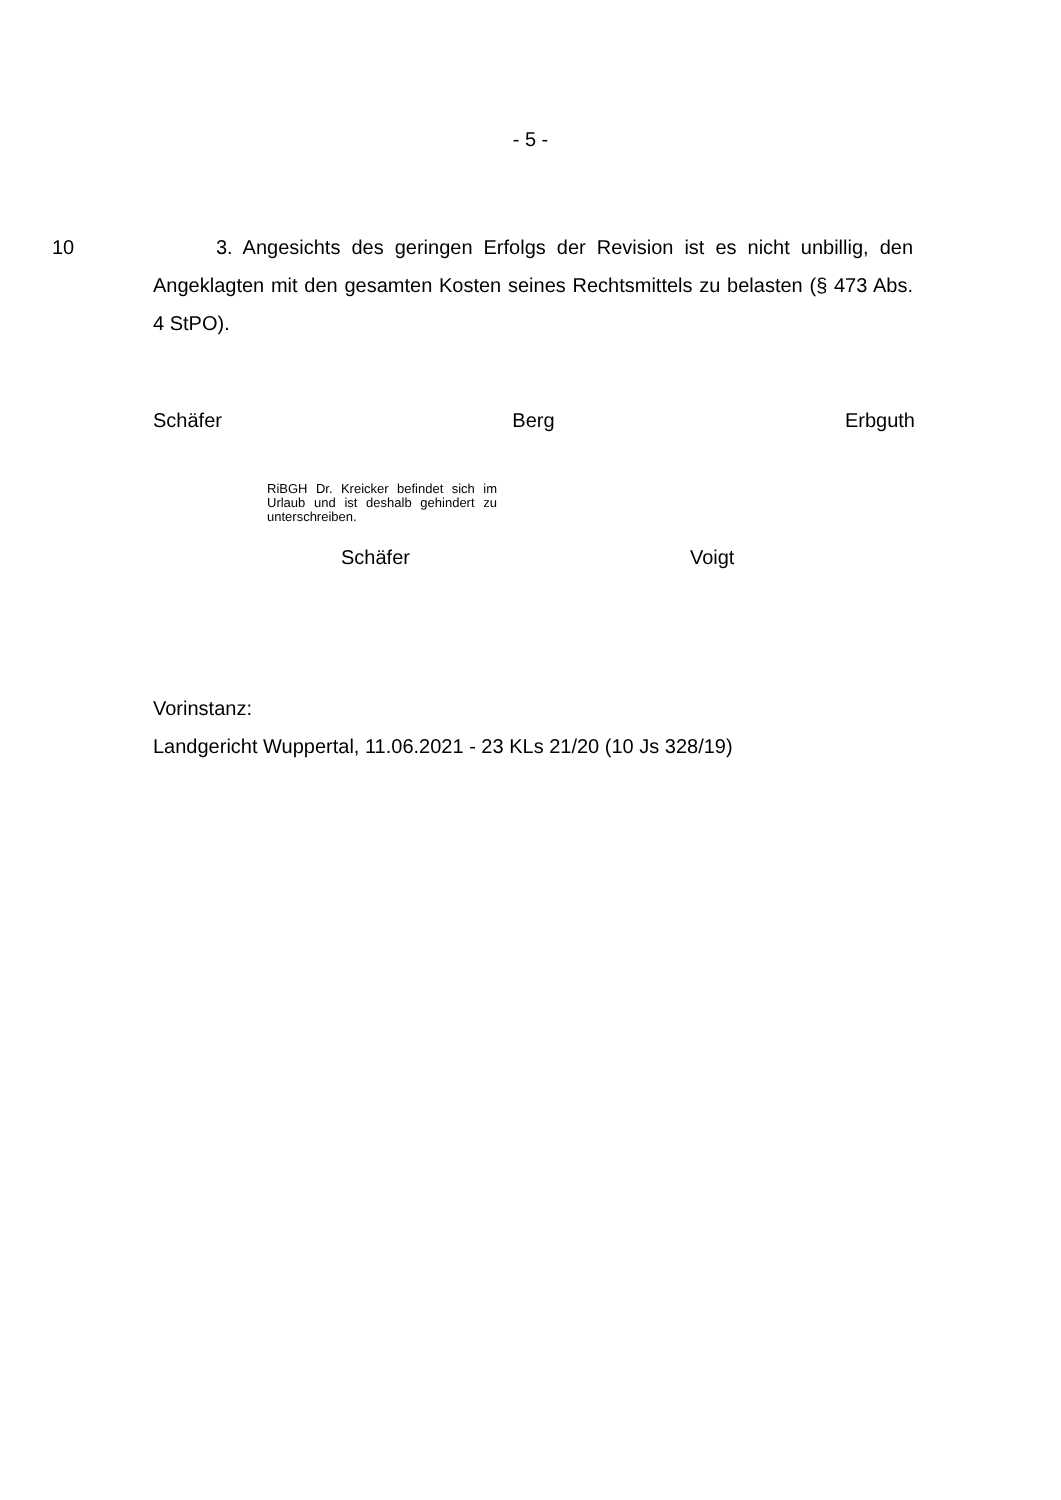- 5 -
10 3. Angesichts des geringen Erfolgs der Revision ist es nicht unbillig, den Angeklagten mit den gesamten Kosten seines Rechtsmittels zu belasten (§ 473 Abs. 4 StPO).
Schäfer Berg Erbguth
RiBGH Dr. Kreicker befindet sich im Urlaub und ist deshalb gehindert zu unterschreiben.
Schäfer Voigt
Vorinstanz:
Landgericht Wuppertal, 11.06.2021 - 23 KLs 21/20 (10 Js 328/19)